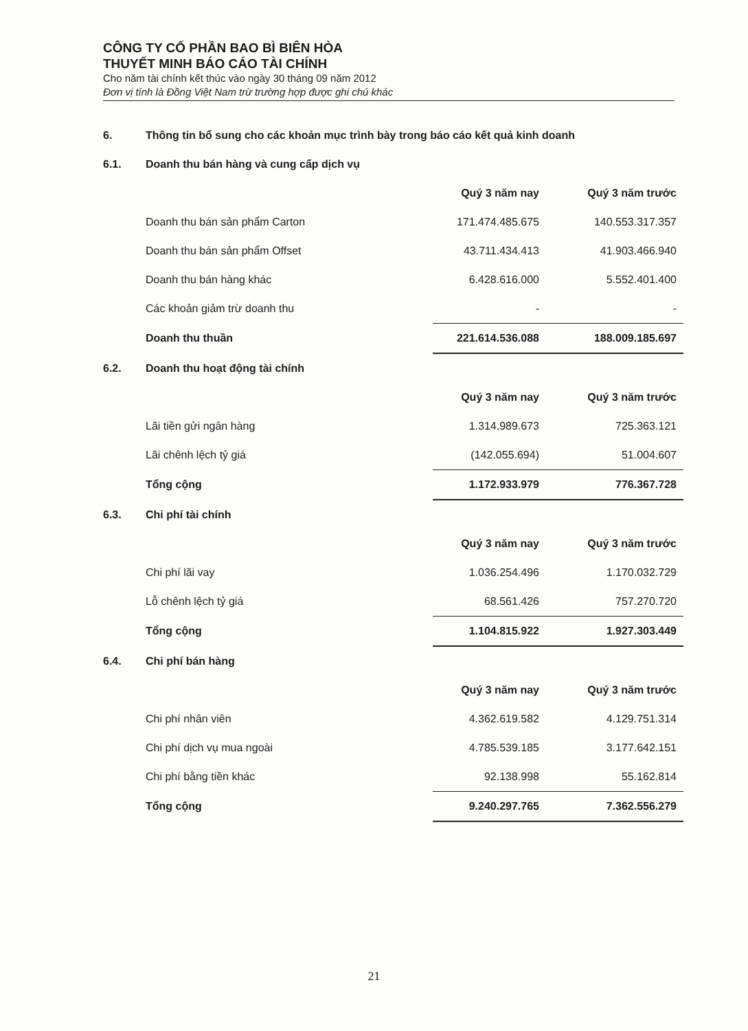CÔNG TY CỔ PHẦN BAO BÌ BIÊN HÒA
THUYẾT MINH BÁO CÁO TÀI CHÍNH
Cho năm tài chính kết thúc vào ngày 30 tháng 09 năm 2012
Đơn vị tính là Đồng Việt Nam trừ trường hợp được ghi chú khác
6. Thông tin bổ sung cho các khoản mục trình bày trong báo cáo kết quả kinh doanh
6.1. Doanh thu bán hàng và cung cấp dịch vụ
| | Quý 3 năm nay | Quý 3 năm trước |
| Doanh thu bán sản phẩm Carton | 171.474.485.675 | 140.553.317.357 |
| Doanh thu bán sản phẩm Offset | 43.711.434.413 | 41.903.466.940 |
| Doanh thu bán hàng khác | 6.428.616.000 | 5.552.401.400 |
| Các khoản giảm trừ doanh thu | - | - |
| Doanh thu thuần | 221.614.536.088 | 188.009.185.697 |
6.2. Doanh thu hoạt động tài chính
| | Quý 3 năm nay | Quý 3 năm trước |
| Lãi tiền gửi ngân hàng | 1.314.989.673 | 725.363.121 |
| Lãi chênh lệch tỷ giá | (142.055.694) | 51.004.607 |
| Tổng cộng | 1.172.933.979 | 776.367.728 |
6.3. Chi phí tài chính
| | Quý 3 năm nay | Quý 3 năm trước |
| Chi phí lãi vay | 1.036.254.496 | 1.170.032.729 |
| Lỗ chênh lệch tỷ giá | 68.561.426 | 757.270.720 |
| Tổng cộng | 1.104.815.922 | 1.927.303.449 |
6.4. Chi phí bán hàng
| | Quý 3 năm nay | Quý 3 năm trước |
| Chi phí nhân viên | 4.362.619.582 | 4.129.751.314 |
| Chi phí dịch vụ mua ngoài | 4.785.539.185 | 3.177.642.151 |
| Chi phí bằng tiền khác | 92.138.998 | 55.162.814 |
| Tổng cộng | 9.240.297.765 | 7.362.556.279 |
21